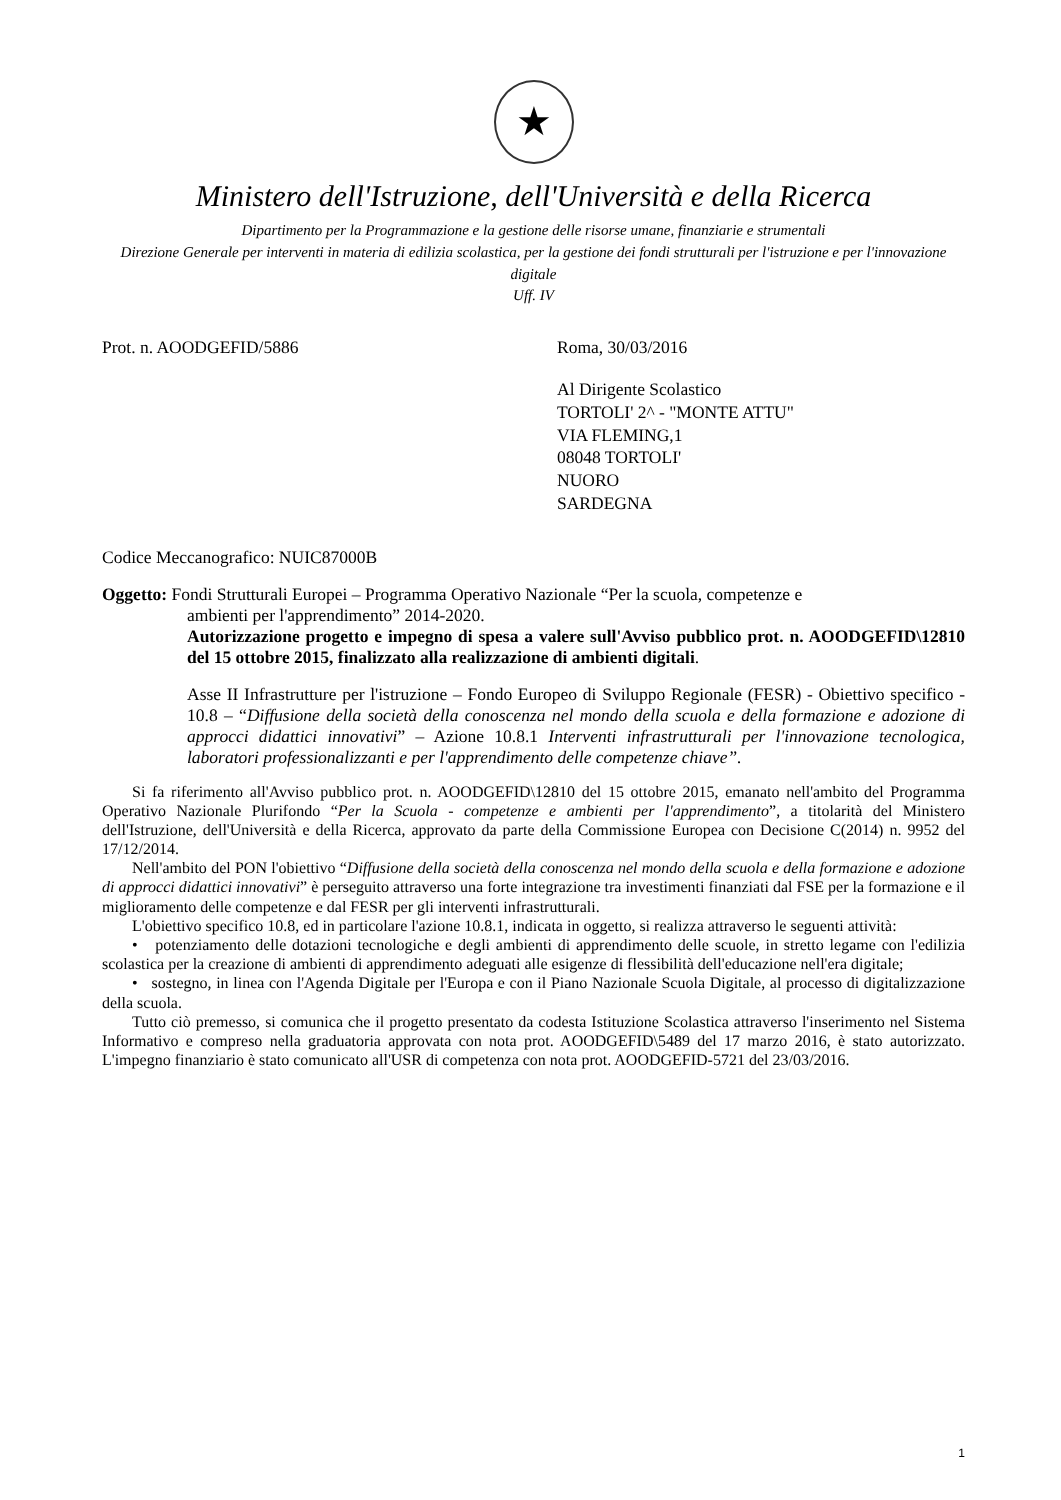★
Ministero dell'Istruzione, dell'Università e della Ricerca
Dipartimento per la Programmazione e la gestione delle risorse umane, finanziarie e strumentali
Direzione Generale per interventi in materia di edilizia scolastica, per la gestione dei fondi strutturali per l'istruzione e per l'innovazione digitale
Uff. IV
Prot. n. AOODGEFID/5886 Roma, 30/03/2016
Al Dirigente Scolastico
TORTOLI' 2^ - "MONTE ATTU"
VIA FLEMING,1
08048 TORTOLI'
NUORO
SARDEGNA
Codice Meccanografico: NUIC87000B
Oggetto: Fondi Strutturali Europei – Programma Operativo Nazionale “Per la scuola, competenze e
ambienti per l'apprendimento” 2014-2020.
Autorizzazione progetto e impegno di spesa a valere sull'Avviso pubblico prot. n. AOODGEFID\12810 del 15 ottobre 2015, finalizzato alla realizzazione di ambienti digitali.
Asse II Infrastrutture per l'istruzione – Fondo Europeo di Sviluppo Regionale (FESR) - Obiettivo specifico - 10.8 – “Diffusione della società della conoscenza nel mondo della scuola e della formazione e adozione di approcci didattici innovativi” – Azione 10.8.1 Interventi infrastrutturali per l'innovazione tecnologica, laboratori professionalizzanti e per l'apprendimento delle competenze chiave”.
Si fa riferimento all'Avviso pubblico prot. n. AOODGEFID\12810 del 15 ottobre 2015, emanato nell'ambito del Programma Operativo Nazionale Plurifondo “Per la Scuola - competenze e ambienti per l'apprendimento”, a titolarità del Ministero dell'Istruzione, dell'Università e della Ricerca, approvato da parte della Commissione Europea con Decisione C(2014) n. 9952 del 17/12/2014.
Nell'ambito del PON l'obiettivo “Diffusione della società della conoscenza nel mondo della scuola e della formazione e adozione di approcci didattici innovativi” è perseguito attraverso una forte integrazione tra investimenti finanziati dal FSE per la formazione e il miglioramento delle competenze e dal FESR per gli interventi infrastrutturali.
L'obiettivo specifico 10.8, ed in particolare l'azione 10.8.1, indicata in oggetto, si realizza attraverso le seguenti attività:
• potenziamento delle dotazioni tecnologiche e degli ambienti di apprendimento delle scuole, in stretto legame con l'edilizia scolastica per la creazione di ambienti di apprendimento adeguati alle esigenze di flessibilità dell'educazione nell'era digitale;
• sostegno, in linea con l'Agenda Digitale per l'Europa e con il Piano Nazionale Scuola Digitale, al processo di digitalizzazione della scuola.
Tutto ciò premesso, si comunica che il progetto presentato da codesta Istituzione Scolastica attraverso l'inserimento nel Sistema Informativo e compreso nella graduatoria approvata con nota prot. AOODGEFID\5489 del 17 marzo 2016, è stato autorizzato. L'impegno finanziario è stato comunicato all'USR di competenza con nota prot. AOODGEFID-5721 del 23/03/2016.
1